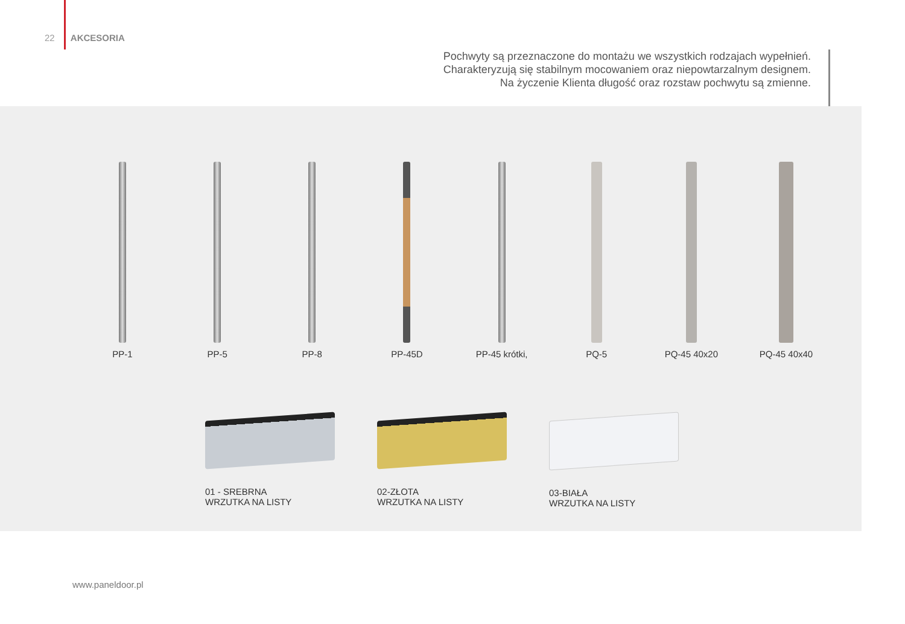22 AKCESORIA
Pochwyty są przeznaczone do montażu we wszystkich rodzajach wypełnień.
Charakteryzują się stabilnym mocowaniem oraz niepowtarzalnym designem.
Na życzenie Klienta długość oraz rozstaw pochwytu są zmienne.
PP-1 PP-5 PP-8 PP-45D PP-45 krótki, PQ-5 PQ-45 40x20 PQ-45 40x40
01 - SREBRNA
WRZUTKA NA LISTY
02-ZŁOTA
WRZUTKA NA LISTY
03-BIAŁA
WRZUTKA NA LISTY
www.paneldoor.pl